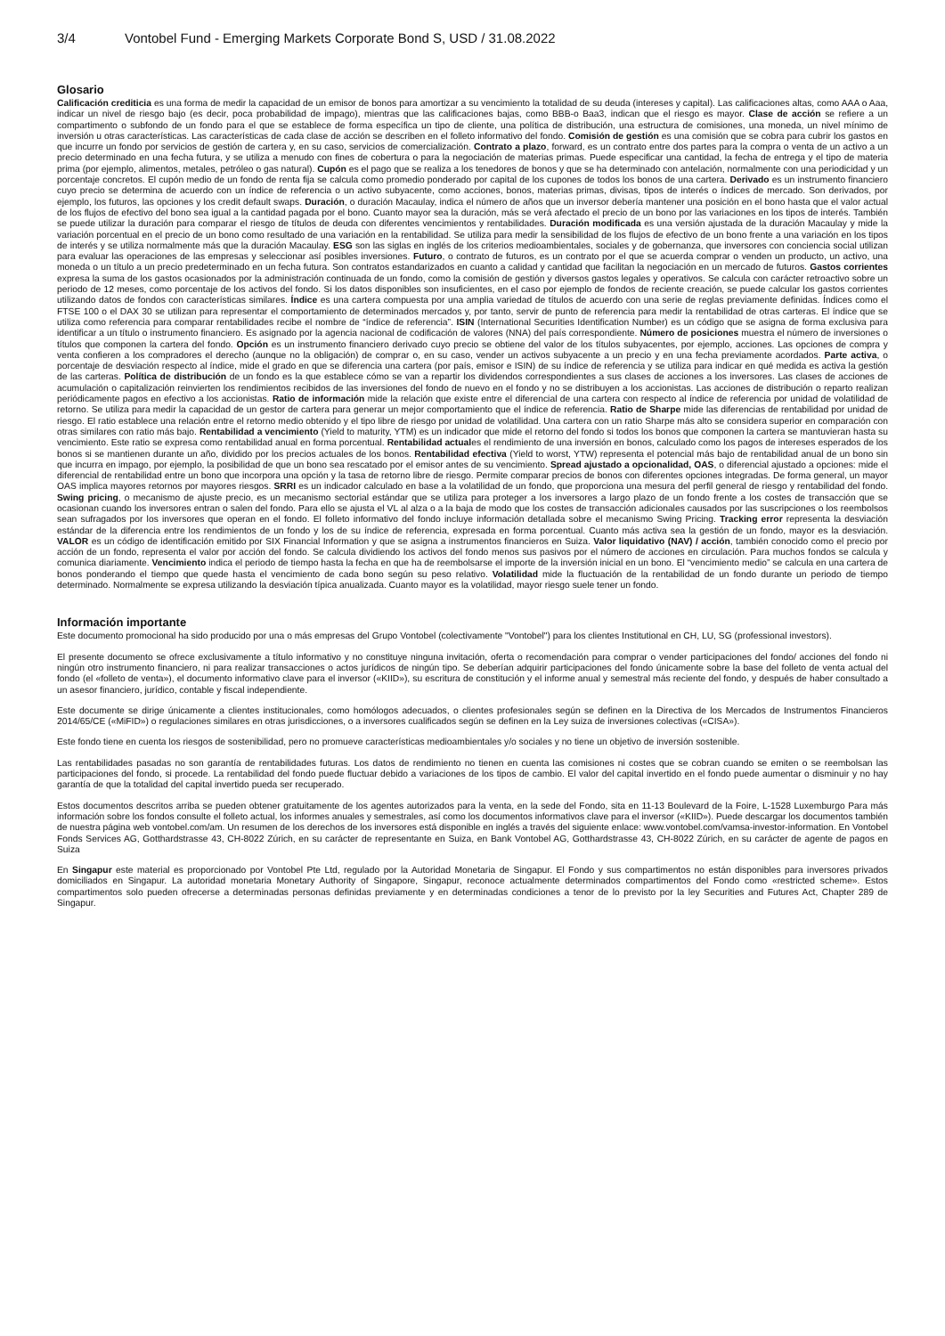3/4 Vontobel Fund - Emerging Markets Corporate Bond S, USD / 31.08.2022
Glosario
Calificación crediticia es una forma de medir la capacidad de un emisor de bonos para amortizar a su vencimiento la totalidad de su deuda (intereses y capital). Las calificaciones altas, como AAA o Aaa, indicar un nivel de riesgo bajo (es decir, poca probabilidad de impago), mientras que las calificaciones bajas, como BBB-o Baa3, indican que el riesgo es mayor. Clase de acción se refiere a un compartimento o subfondo de un fondo para el que se establece de forma específica un tipo de cliente, una política de distribución, una estructura de comisiones, una moneda, un nivel mínimo de inversión u otras características. Las características de cada clase de acción se describen en el folleto informativo del fondo. Comisión de gestión es una comisión que se cobra para cubrir los gastos en que incurre un fondo por servicios de gestión de cartera y, en su caso, servicios de comercialización. Contrato a plazo, forward, es un contrato entre dos partes para la compra o venta de un activo a un precio determinado en una fecha futura, y se utiliza a menudo con fines de cobertura o para la negociación de materias primas. Puede especificar una cantidad, la fecha de entrega y el tipo de materia prima (por ejemplo, alimentos, metales, petróleo o gas natural). Cupón es el pago que se realiza a los tenedores de bonos y que se ha determinado con antelación, normalmente con una periodicidad y un porcentaje concretos. El cupón medio de un fondo de renta fija se calcula como promedio ponderado por capital de los cupones de todos los bonos de una cartera. Derivado es un instrumento financiero cuyo precio se determina de acuerdo con un índice de referencia o un activo subyacente, como acciones, bonos, materias primas, divisas, tipos de interés o índices de mercado. Son derivados, por ejemplo, los futuros, las opciones y los credit default swaps. Duración, o duración Macaulay, indica el número de años que un inversor debería mantener una posición en el bono hasta que el valor actual de los flujos de efectivo del bono sea igual a la cantidad pagada por el bono. Cuanto mayor sea la duración, más se verá afectado el precio de un bono por las variaciones en los tipos de interés. También se puede utilizar la duración para comparar el riesgo de títulos de deuda con diferentes vencimientos y rentabilidades. Duración modificada es una versión ajustada de la duración Macaulay y mide la variación porcentual en el precio de un bono como resultado de una variación en la rentabilidad. Se utiliza para medir la sensibilidad de los flujos de efectivo de un bono frente a una variación en los tipos de interés y se utiliza normalmente más que la duración Macaulay. ESG son las siglas en inglés de los criterios medioambientales, sociales y de gobernanza, que inversores con conciencia social utilizan para evaluar las operaciones de las empresas y seleccionar así posibles inversiones. Futuro, o contrato de futuros, es un contrato por el que se acuerda comprar o venden un producto, un activo, una moneda o un título a un precio predeterminado en un fecha futura. Son contratos estandarizados en cuanto a calidad y cantidad que facilitan la negociación en un mercado de futuros. Gastos corrientes expresa la suma de los gastos ocasionados por la administración continuada de un fondo, como la comisión de gestión y diversos gastos legales y operativos. Se calcula con carácter retroactivo sobre un periodo de 12 meses, como porcentaje de los activos del fondo. Si los datos disponibles son insuficientes, en el caso por ejemplo de fondos de reciente creación, se puede calcular los gastos corrientes utilizando datos de fondos con características similares. Índice es una cartera compuesta por una amplia variedad de títulos de acuerdo con una serie de reglas previamente definidas. Índices como el FTSE 100 o el DAX 30 se utilizan para representar el comportamiento de determinados mercados y, por tanto, servir de punto de referencia para medir la rentabilidad de otras carteras. El índice que se utiliza como referencia para comparar rentabilidades recibe el nombre de “índice de referencia”. ISIN (International Securities Identification Number) es un código que se asigna de forma exclusiva para identificar a un título o instrumento financiero. Es asignado por la agencia nacional de codificación de valores (NNA) del país correspondiente. Número de posiciones muestra el número de inversiones o títulos que componen la cartera del fondo. Opción es un instrumento financiero derivado cuyo precio se obtiene del valor de los títulos subyacentes, por ejemplo, acciones. Las opciones de compra y venta confieren a los compradores el derecho (aunque no la obligación) de comprar o, en su caso, vender un activos subyacente a un precio y en una fecha previamente acordados. Parte activa, o porcentaje de desviación respecto al índice, mide el grado en que se diferencia una cartera (por país, emisor e ISIN) de su índice de referencia y se utiliza para indicar en qué medida es activa la gestión de las carteras. Política de distribución de un fondo es la que establece cómo se van a repartir los dividendos correspondientes a sus clases de acciones a los inversores. Las clases de acciones de acumulación o capitalización reinvierten los rendimientos recibidos de las inversiones del fondo de nuevo en el fondo y no se distribuyen a los accionistas. Las acciones de distribución o reparto realizan periódicamente pagos en efectivo a los accionistas. Ratio de información mide la relación que existe entre el diferencial de una cartera con respecto al índice de referencia por unidad de volatilidad de retorno. Se utiliza para medir la capacidad de un gestor de cartera para generar un mejor comportamiento que el índice de referencia. Ratio de Sharpe mide las diferencias de rentabilidad por unidad de riesgo. El ratio establece una relación entre el retorno medio obtenido y el tipo libre de riesgo por unidad de volatilidad. Una cartera con un ratio Sharpe más alto se considera superior en comparación con otras similares con ratio más bajo. Rentabilidad a vencimiento (Yield to maturity, YTM) es un indicador que mide el retorno del fondo si todos los bonos que componen la cartera se mantuvieran hasta su vencimiento. Este ratio se expresa como rentabilidad anual en forma porcentual. Rentabilidad actuales el rendimiento de una inversión en bonos, calculado como los pagos de intereses esperados de los bonos si se mantienen durante un año, dividido por los precios actuales de los bonos. Rentabilidad efectiva (Yield to worst, YTW) representa el potencial más bajo de rentabilidad anual de un bono sin que incurra en impago, por ejemplo, la posibilidad de que un bono sea rescatado por el emisor antes de su vencimiento. Spread ajustado a opcionalidad, OAS, o diferencial ajustado a opciones: mide el diferencial de rentabilidad entre un bono que incorpora una opción y la tasa de retorno libre de riesgo. Permite comparar precios de bonos con diferentes opciones integradas. De forma general, un mayor OAS implica mayores retornos por mayores riesgos. SRRI es un indicador calculado en base a la volatilidad de un fondo, que proporciona una mesura del perfil general de riesgo y rentabilidad del fondo. Swing pricing, o mecanismo de ajuste precio, es un mecanismo sectorial estándar que se utiliza para proteger a los inversores a largo plazo de un fondo frente a los costes de transacción que se ocasionan cuando los inversores entran o salen del fondo. Para ello se ajusta el VL al alza o a la baja de modo que los costes de transacción adicionales causados por las suscripciones o los reembolsos sean sufragados por los inversores que operan en el fondo. El folleto informativo del fondo incluye información detallada sobre el mecanismo Swing Pricing. Tracking error representa la desviación estándar de la diferencia entre los rendimientos de un fondo y los de su índice de referencia, expresada en forma porcentual. Cuanto más activa sea la gestión de un fondo, mayor es la desviación. VALOR es un código de identificación emitido por SIX Financial Information y que se asigna a instrumentos financieros en Suiza. Valor liquidativo (NAV) / acción, también conocido como el precio por acción de un fondo, representa el valor por acción del fondo. Se calcula dividiendo los activos del fondo menos sus pasivos por el número de acciones en circulación. Para muchos fondos se calcula y comunica diariamente. Vencimiento indica el periodo de tiempo hasta la fecha en que ha de reembolsarse el importe de la inversión inicial en un bono. El “vencimiento medio” se calcula en una cartera de bonos ponderando el tiempo que quede hasta el vencimiento de cada bono según su peso relativo. Volatilidad mide la fluctuación de la rentabilidad de un fondo durante un periodo de tiempo determinado. Normalmente se expresa utilizando la desviación típica anualizada. Cuanto mayor es la volatilidad, mayor riesgo suele tener un fondo.
Información importante
Este documento promocional ha sido producido por una o más empresas del Grupo Vontobel (colectivamente "Vontobel") para los clientes Institutional en CH, LU, SG (professional investors).
El presente documento se ofrece exclusivamente a título informativo y no constituye ninguna invitación, oferta o recomendación para comprar o vender participaciones del fondo/ acciones del fondo ni ningún otro instrumento financiero, ni para realizar transacciones o actos jurídicos de ningún tipo. Se deberían adquirir participaciones del fondo únicamente sobre la base del folleto de venta actual del fondo (el «folleto de venta»), el documento informativo clave para el inversor («KIID»), su escritura de constitución y el informe anual y semestral más reciente del fondo, y después de haber consultado a un asesor financiero, jurídico, contable y fiscal independiente.
Este documente se dirige únicamente a clientes institucionales, como homólogos adecuados, o clientes profesionales según se definen en la Directiva de los Mercados de Instrumentos Financieros 2014/65/CE («MiFID») o regulaciones similares en otras jurisdicciones, o a inversores cualificados según se definen en la Ley suiza de inversiones colectivas («CISA»).
Este fondo tiene en cuenta los riesgos de sostenibilidad, pero no promueve características medioambientales y/o sociales y no tiene un objetivo de inversión sostenible.
Las rentabilidades pasadas no son garantía de rentabilidades futuras. Los datos de rendimiento no tienen en cuenta las comisiones ni costes que se cobran cuando se emiten o se reembolsan las participaciones del fondo, si procede. La rentabilidad del fondo puede fluctuar debido a variaciones de los tipos de cambio. El valor del capital invertido en el fondo puede aumentar o disminuir y no hay garantía de que la totalidad del capital invertido pueda ser recuperado.
Estos documentos descritos arriba se pueden obtener gratuitamente de los agentes autorizados para la venta, en la sede del Fondo, sita en 11-13 Boulevard de la Foire, L-1528 Luxemburgo Para más información sobre los fondos consulte el folleto actual, los informes anuales y semestrales, así como los documentos informativos clave para el inversor («KIID»). Puede descargar los documentos también de nuestra página web vontobel.com/am. Un resumen de los derechos de los inversores está disponible en inglés a través del siguiente enlace: www.vontobel.com/vamsa-investor-information. En Vontobel Fonds Services AG, Gotthardstrasse 43, CH-8022 Zúrich, en su carácter de representante en Suiza, en Bank Vontobel AG, Gotthardstrasse 43, CH-8022 Zúrich, en su carácter de agente de pagos en Suiza
En Singapur este material es proporcionado por Vontobel Pte Ltd, regulado por la Autoridad Monetaria de Singapur. El Fondo y sus compartimentos no están disponibles para inversores privados domiciliados en Singapur. La autoridad monetaria Monetary Authority of Singapore, Singapur, reconoce actualmente determinados compartimentos del Fondo como «restricted scheme». Estos compartimentos solo pueden ofrecerse a determinadas personas definidas previamente y en determinadas condiciones a tenor de lo previsto por la ley Securities and Futures Act, Chapter 289 de Singapur.